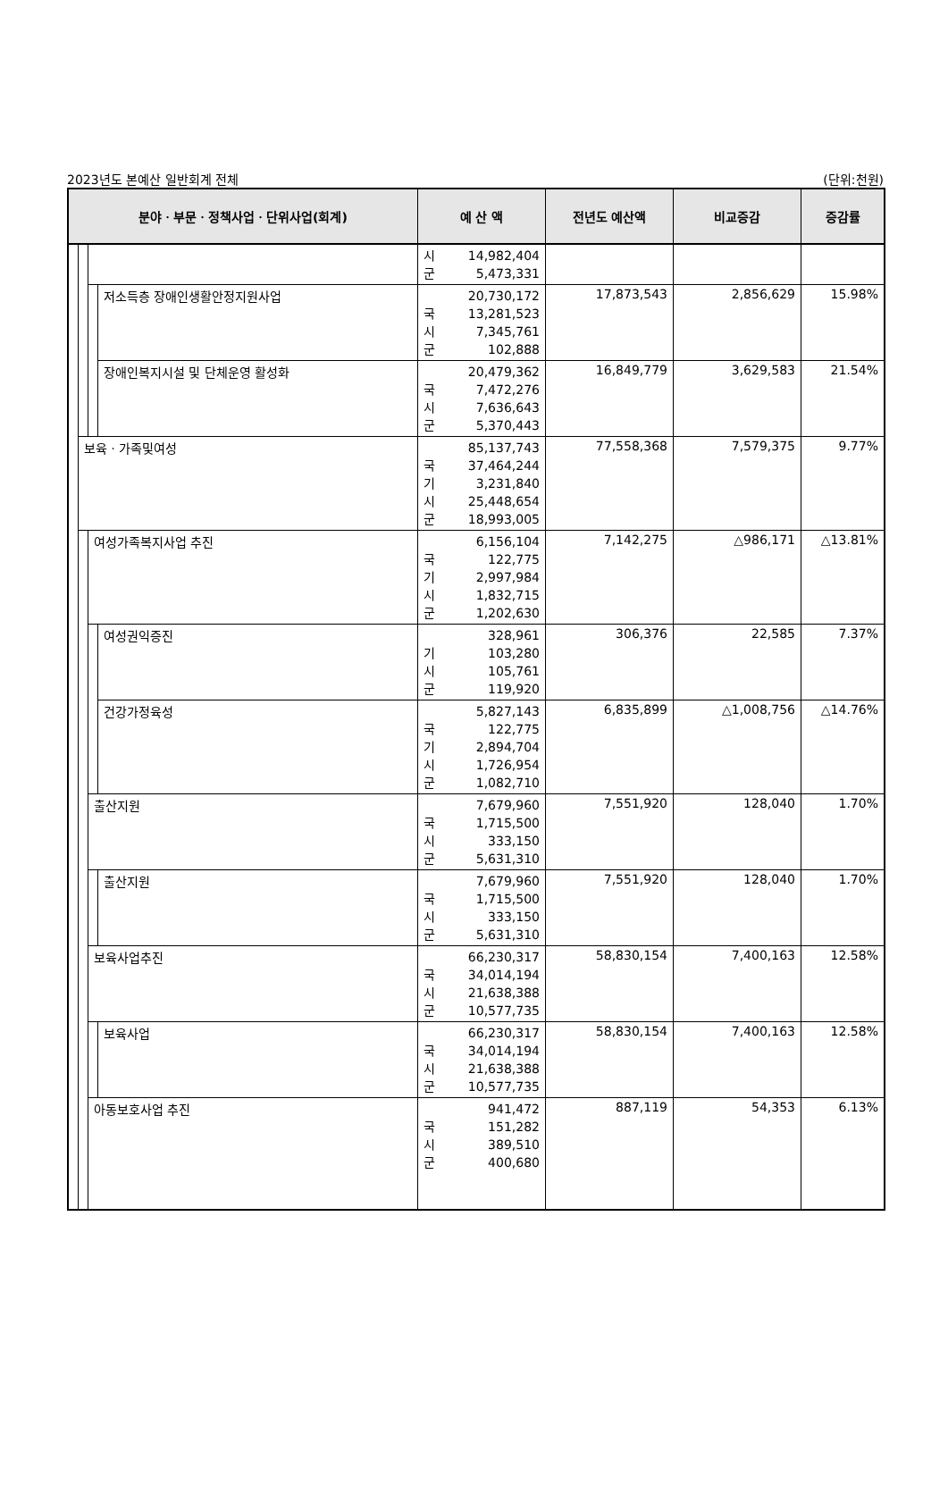2023년도 본예산 일반회계 전체 (단위:천원)
| 분야ㆍ부문ㆍ정책사업ㆍ단위사업(회계) | | | | 예 산 액 | 전년도 예산액 | 비교증감 | 증감률 |
| --- | --- | --- | --- | --- | --- | --- | --- |
| | | | | 시 14,982,404 군 5,473,331 | | | |
| | | | 저소득층 장애인생활안정지원사업 | 20,730,172 국 13,281,523 시 7,345,761 군 102,888 | 17,873,543 | 2,856,629 | 15.98% |
| | | | 장애인복지시설 및 단체운영 활성화 | 20,479,362 국 7,472,276 시 7,636,643 군 5,370,443 | 16,849,779 | 3,629,583 | 21.54% |
| | 보육ㆍ가족및여성 | | | 85,137,743 국 37,464,244 기 3,231,840 시 25,448,654 군 18,993,005 | 77,558,368 | 7,579,375 | 9.77% |
| | | 여성가족복지사업 추진 | | 6,156,104 국 122,775 기 2,997,984 시 1,832,715 군 1,202,630 | 7,142,275 | △986,171 | △13.81% |
| | | | 여성권익증진 | 328,961 기 103,280 시 105,761 군 119,920 | 306,376 | 22,585 | 7.37% |
| | | | 건강가정육성 | 5,827,143 국 122,775 기 2,894,704 시 1,726,954 군 1,082,710 | 6,835,899 | △1,008,756 | △14.76% |
| | | 출산지원 | | 7,679,960 국 1,715,500 시 333,150 군 5,631,310 | 7,551,920 | 128,040 | 1.70% |
| | | | 출산지원 | 7,679,960 국 1,715,500 시 333,150 군 5,631,310 | 7,551,920 | 128,040 | 1.70% |
| | | 보육사업추진 | | 66,230,317 국 34,014,194 시 21,638,388 군 10,577,735 | 58,830,154 | 7,400,163 | 12.58% |
| | | | 보육사업 | 66,230,317 국 34,014,194 시 21,638,388 군 10,577,735 | 58,830,154 | 7,400,163 | 12.58% |
| | | 아동보호사업 추진 | | 941,472 국 151,282 시 389,510 군 400,680 | 887,119 | 54,353 | 6.13% |